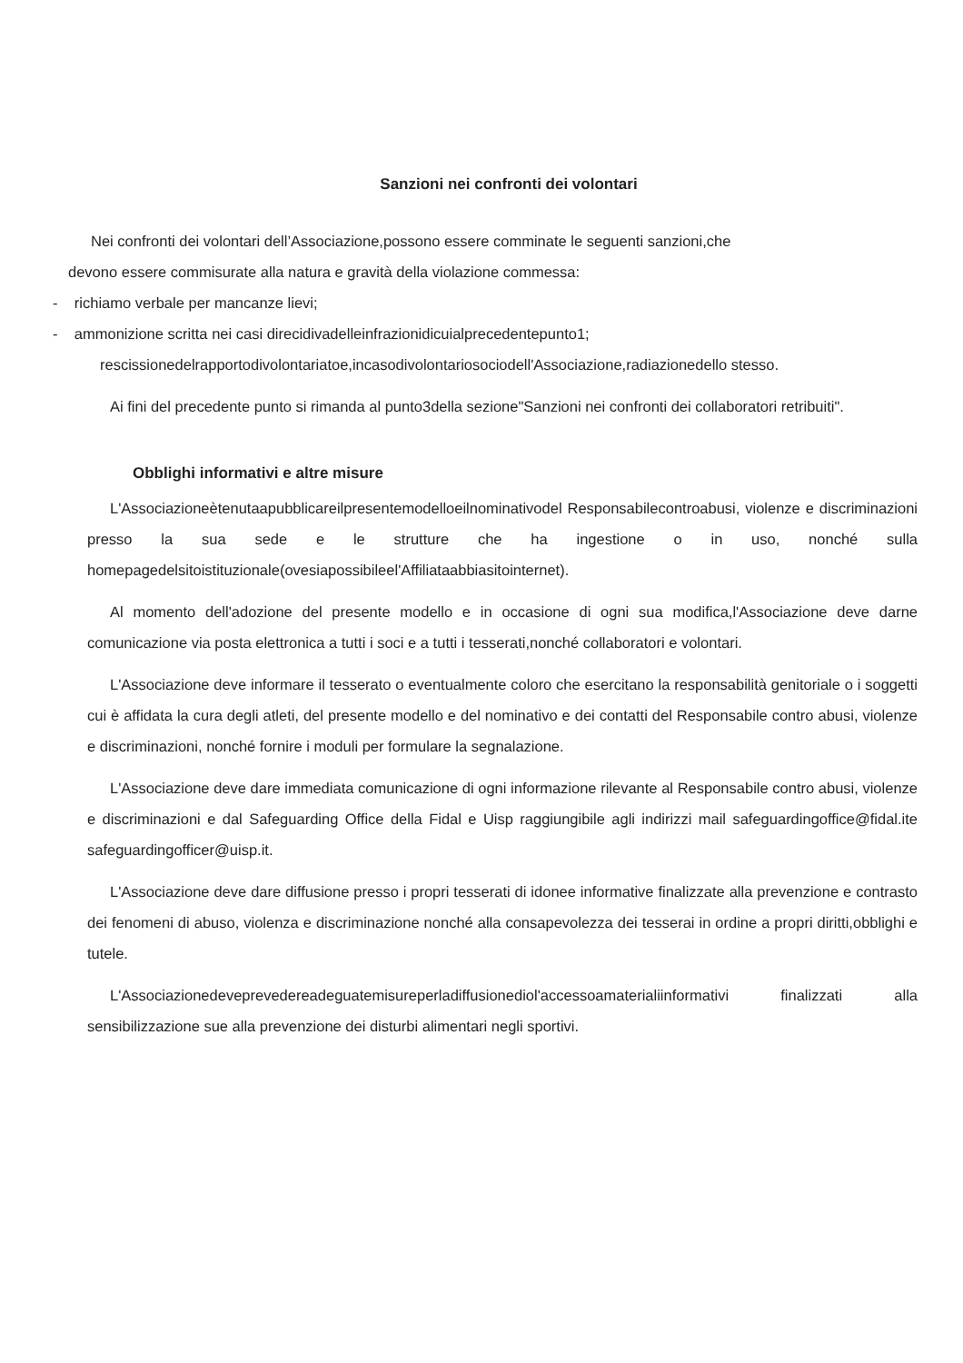Sanzioni nei confronti dei volontari
Nei confronti dei volontari dell’Associazione,possono essere comminate le seguenti sanzioni,che
devono essere commisurate alla natura e gravità della violazione commessa:
- richiamo verbale per mancanze lievi;
- ammonizione scritta nei casi direcidivadelleinfrazionidicuialprecedentepunto1;
rescissionedelrapportodivolontariatoe,incasodivolontariosociodell'Associazione,radiazionedello stesso.
Ai fini del precedente punto si rimanda al punto3della sezione"Sanzioni nei confronti dei collaboratori retribuiti".
Obblighi informativi e altre misure
L'Associazioneètenutaapubblicareilpresentemodelloeilnominativodel Responsabilecontroabusi, violenze e discriminazioni presso la sua sede e le strutture che ha ingestione o in uso, nonché sulla homepagedelsitoistituzionale(ovesiapossibileel'Affiliataabbiasitointernet).
Al momento dell'adozione del presente modello e in occasione di ogni sua modifica,l'Associazione deve darne comunicazione via posta elettronica a tutti i soci e a tutti i tesserati,nonché collaboratori e volontari.
L'Associazione deve informare il tesserato o eventualmente coloro che esercitano la responsabilità genitoriale o i soggetti cui è affidata la cura degli atleti, del presente modello e del nominativo e dei contatti del Responsabile contro abusi, violenze e discriminazioni, nonché fornire i moduli per formulare la segnalazione.
L'Associazione deve dare immediata comunicazione di ogni informazione rilevante al Responsabile contro abusi, violenze e discriminazioni e dal Safeguarding Office della Fidal e Uisp raggiungibile agli indirizzi mail safeguardingoffice@fidal.ite safeguardingofficer@uisp.it.
L'Associazione deve dare diffusione presso i propri tesserati di idonee informative finalizzate alla prevenzione e contrasto dei fenomeni di abuso, violenza e discriminazione nonché alla consapevolezza dei tesserai in ordine a propri diritti,obblighi e tutele.
L'Associazionedeveprevedereadeguatemisureperladiffusionediol'accessoamaterialiinformativi finalizzati alla sensibilizzazione sue alla prevenzione dei disturbi alimentari negli sportivi.